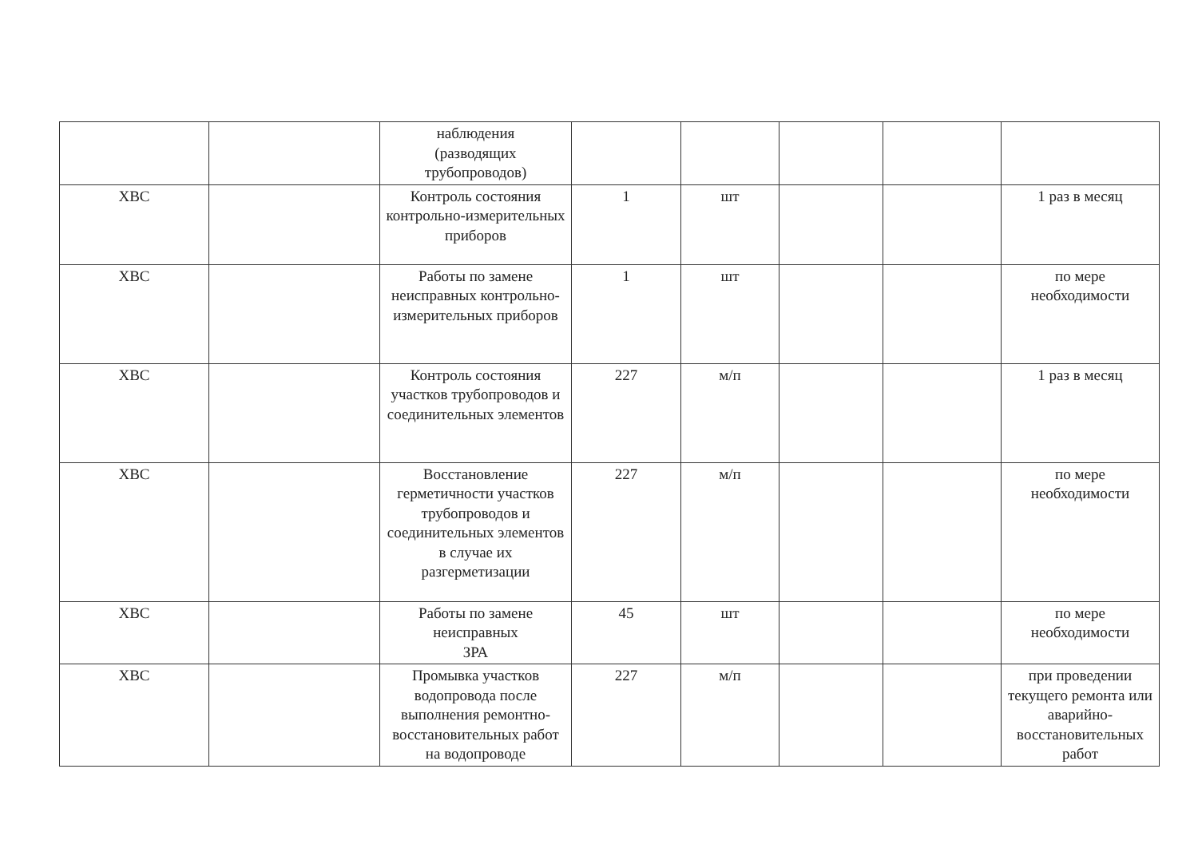| | | наблюдения (разводящих трубопроводов) | | | | | |
| ХВС | | Контроль состояния контрольно-измерительных приборов | 1 | шт | | | 1 раз в месяц |
| ХВС | | Работы по замене неисправных контрольно-измерительных приборов | 1 | шт | | | по мере необходимости |
| ХВС | | Контроль состояния участков трубопроводов и соединительных элементов | 227 | м/п | | | 1 раз в месяц |
| ХВС | | Восстановление герметичности участков трубопроводов и соединительных элементов в случае их разгерметизации | 227 | м/п | | | по мере необходимости |
| ХВС | | Работы по замене неисправных ЗРА | 45 | шт | | | по мере необходимости |
| ХВС | | Промывка участков водопровода после выполнения ремонтно-восстановительных работ на водопроводе | 227 | м/п | | | при проведении текущего ремонта или аварийно-восстановительных работ |